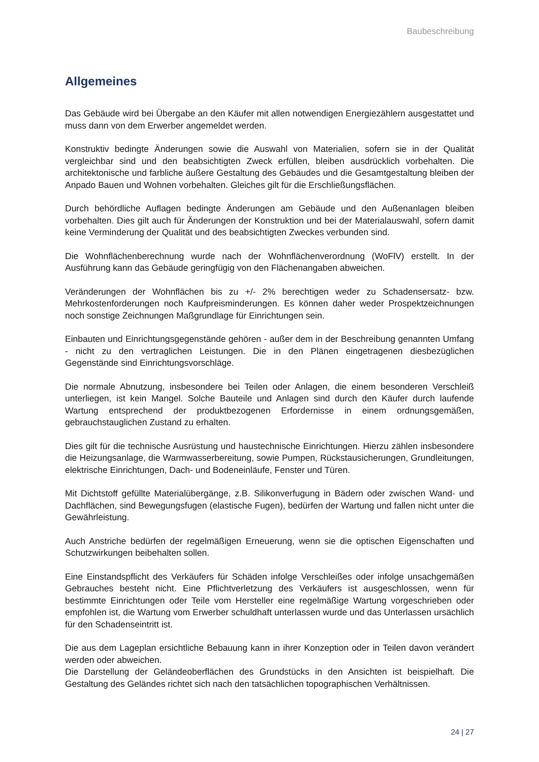Baubeschreibung
Allgemeines
Das Gebäude wird bei Übergabe an den Käufer mit allen notwendigen Energiezählern ausgestattet und muss dann von dem Erwerber angemeldet werden.
Konstruktiv bedingte Änderungen sowie die Auswahl von Materialien, sofern sie in der Qualität vergleichbar sind und den beabsichtigten Zweck erfüllen, bleiben ausdrücklich vorbehalten. Die architektonische und farbliche äußere Gestaltung des Gebäudes und die Gesamtgestaltung bleiben der Anpado Bauen und Wohnen vorbehalten. Gleiches gilt für die Erschließungsflächen.
Durch behördliche Auflagen bedingte Änderungen am Gebäude und den Außenanlagen bleiben vorbehalten. Dies gilt auch für Änderungen der Konstruktion und bei der Materialauswahl, sofern damit keine Verminderung der Qualität und des beabsichtigten Zweckes verbunden sind.
Die Wohnflächenberechnung wurde nach der Wohnflächenverordnung (WoFlV) erstellt. In der Ausführung kann das Gebäude geringfügig von den Flächenangaben abweichen.
Veränderungen der Wohnflächen bis zu +/- 2% berechtigen weder zu Schadensersatz- bzw. Mehrkostenforderungen noch Kaufpreisminderungen. Es können daher weder Prospektzeichnungen noch sonstige Zeichnungen Maßgrundlage für Einrichtungen sein.
Einbauten und Einrichtungsgegenstände gehören - außer dem in der Beschreibung genannten Umfang - nicht zu den vertraglichen Leistungen. Die in den Plänen eingetragenen diesbezüglichen Gegenstände sind Einrichtungsvorschläge.
Die normale Abnutzung, insbesondere bei Teilen oder Anlagen, die einem besonderen Verschleiß unterliegen, ist kein Mangel. Solche Bauteile und Anlagen sind durch den Käufer durch laufende Wartung entsprechend der produktbezogenen Erfordernisse in einem ordnungsgemäßen, gebrauchstauglichen Zustand zu erhalten.
Dies gilt für die technische Ausrüstung und haustechnische Einrichtungen. Hierzu zählen insbesondere die Heizungsanlage, die Warmwasserbereitung, sowie Pumpen, Rückstausicherungen, Grundleitungen, elektrische Einrichtungen, Dach- und Bodeneinläufe, Fenster und Türen.
Mit Dichtstoff gefüllte Materialübergänge, z.B. Silikonverfugung in Bädern oder zwischen Wand- und Dachflächen, sind Bewegungsfugen (elastische Fugen), bedürfen der Wartung und fallen nicht unter die Gewährleistung.
Auch Anstriche bedürfen der regelmäßigen Erneuerung, wenn sie die optischen Eigenschaften und Schutzwirkungen beibehalten sollen.
Eine Einstandspflicht des Verkäufers für Schäden infolge Verschleißes oder infolge unsachgemäßen Gebrauches besteht nicht. Eine Pflichtverletzung des Verkäufers ist ausgeschlossen, wenn für bestimmte Einrichtungen oder Teile vom Hersteller eine regelmäßige Wartung vorgeschrieben oder empfohlen ist, die Wartung vom Erwerber schuldhaft unterlassen wurde und das Unterlassen ursächlich für den Schadenseintritt ist.
Die aus dem Lageplan ersichtliche Bebauung kann in ihrer Konzeption oder in Teilen davon verändert werden oder abweichen.
Die Darstellung der Geländeoberflächen des Grundstücks in den Ansichten ist beispielhaft. Die Gestaltung des Geländes richtet sich nach den tatsächlichen topographischen Verhältnissen.
24 | 27